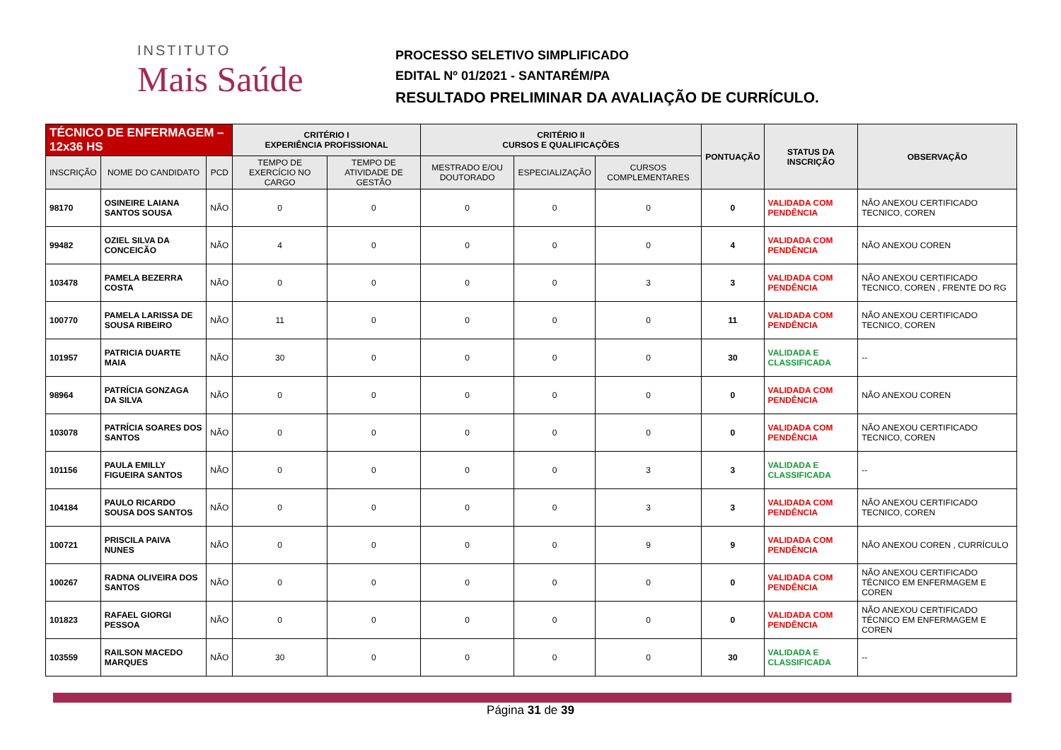INSTITUTO
Mais Saúde
PROCESSO SELETIVO SIMPLIFICADO
EDITAL Nº 01/2021 - SANTARÉM/PA
RESULTADO PRELIMINAR DA AVALIAÇÃO DE CURRÍCULO.
| TÉCNICO DE ENFERMAGEM – 12x36 HS | | | CRITÉRIO I EXPERIÊNCIA PROFISSIONAL | | CRITÉRIO II CURSOS E QUALIFICAÇÕES | | | PONTUAÇÃO | STATUS DA INSCRIÇÃO | OBSERVAÇÃO |
| --- | --- | --- | --- | --- | --- | --- | --- | --- | --- | --- |
| INSCRIÇÃO | NOME DO CANDIDATO | PCD | TEMPO DE EXERCÍCIO NO CARGO | TEMPO DE ATIVIDADE DE GESTÃO | MESTRADO E/OU DOUTORADO | ESPECIALIZAÇÃO | CURSOS COMPLEMENTARES | | | |
| 98170 | OSINEIRE LAIANA SANTOS SOUSA | NÃO | 0 | 0 | 0 | 0 | 0 | 0 | VALIDADA COM PENDÊNCIA | NÃO ANEXOU CERTIFICADO TECNICO, COREN |
| 99482 | OZIEL SILVA DA CONCEICÃO | NÃO | 4 | 0 | 0 | 0 | 0 | 4 | VALIDADA COM PENDÊNCIA | NÃO ANEXOU COREN |
| 103478 | PAMELA BEZERRA COSTA | NÃO | 0 | 0 | 0 | 0 | 3 | 3 | VALIDADA COM PENDÊNCIA | NÃO ANEXOU CERTIFICADO TECNICO, COREN , FRENTE DO RG |
| 100770 | PAMELA LARISSA DE SOUSA RIBEIRO | NÃO | 11 | 0 | 0 | 0 | 0 | 11 | VALIDADA COM PENDÊNCIA | NÃO ANEXOU CERTIFICADO TECNICO, COREN |
| 101957 | PATRICIA DUARTE MAIA | NÃO | 30 | 0 | 0 | 0 | 0 | 30 | VALIDADA E CLASSIFICADA | -- |
| 98964 | PATRÍCIA GONZAGA DA SILVA | NÃO | 0 | 0 | 0 | 0 | 0 | 0 | VALIDADA COM PENDÊNCIA | NÃO ANEXOU COREN |
| 103078 | PATRÍCIA SOARES DOS SANTOS | NÃO | 0 | 0 | 0 | 0 | 0 | 0 | VALIDADA COM PENDÊNCIA | NÃO ANEXOU CERTIFICADO TECNICO, COREN |
| 101156 | PAULA EMILLY FIGUEIRA SANTOS | NÃO | 0 | 0 | 0 | 0 | 3 | 3 | VALIDADA E CLASSIFICADA | -- |
| 104184 | PAULO RICARDO SOUSA DOS SANTOS | NÃO | 0 | 0 | 0 | 0 | 3 | 3 | VALIDADA COM PENDÊNCIA | NÃO ANEXOU CERTIFICADO TECNICO, COREN |
| 100721 | PRISCILA PAIVA NUNES | NÃO | 0 | 0 | 0 | 0 | 9 | 9 | VALIDADA COM PENDÊNCIA | NÃO ANEXOU COREN , CURRÍCULO |
| 100267 | RADNA OLIVEIRA DOS SANTOS | NÃO | 0 | 0 | 0 | 0 | 0 | 0 | VALIDADA COM PENDÊNCIA | NÃO ANEXOU CERTIFICADO TÉCNICO EM ENFERMAGEM E COREN |
| 101823 | RAFAEL GIORGI PESSOA | NÃO | 0 | 0 | 0 | 0 | 0 | 0 | VALIDADA COM PENDÊNCIA | NÃO ANEXOU CERTIFICADO TÉCNICO EM ENFERMAGEM E COREN |
| 103559 | RAILSON MACEDO MARQUES | NÃO | 30 | 0 | 0 | 0 | 0 | 30 | VALIDADA E CLASSIFICADA | -- |
Página 31 de 39